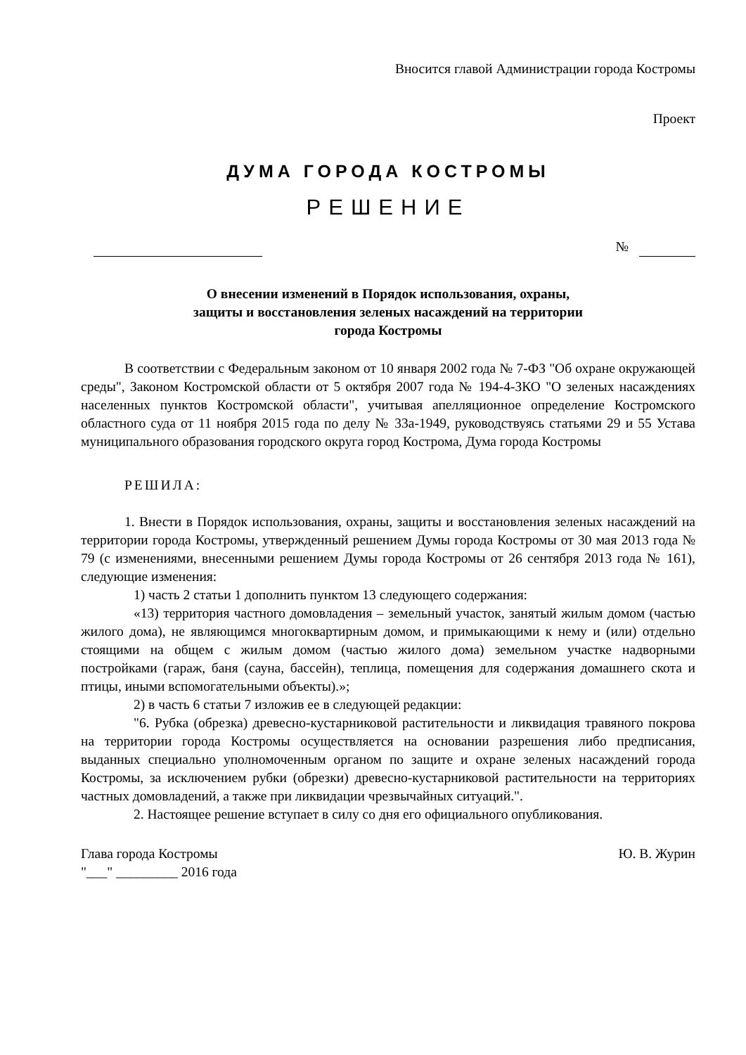Вносится главой Администрации города Костромы
Проект
ДУМА ГОРОДА КОСТРОМЫ
РЕШЕНИЕ
№
О внесении изменений в Порядок использования, охраны,
защиты и восстановления зеленых насаждений на территории
города Костромы
В соответствии с Федеральным законом от 10 января 2002 года № 7-ФЗ "Об охране окружающей среды", Законом Костромской области от 5 октября 2007 года № 194-4-ЗКО "О зеленых насаждениях населенных пунктов Костромской области", учитывая апелляционное определение Костромского областного суда от 11 ноября 2015 года по делу № 33а-1949, руководствуясь статьями 29 и 55 Устава муниципального образования городского округа город Кострома, Дума города Костромы
РЕШИЛА:
1. Внести в Порядок использования, охраны, защиты и восстановления зеленых насаждений на территории города Костромы, утвержденный решением Думы города Костромы от 30 мая 2013 года № 79 (с изменениями, внесенными решением Думы города Костромы от 26 сентября 2013 года № 161), следующие изменения:
1) часть 2 статьи 1 дополнить пунктом 13 следующего содержания:
«13) территория частного домовладения – земельный участок, занятый жилым домом (частью жилого дома), не являющимся многоквартирным домом, и примыкающими к нему и (или) отдельно стоящими на общем с жилым домом (частью жилого дома) земельном участке надворными постройками (гараж, баня (сауна, бассейн), теплица, помещения для содержания домашнего скота и птицы, иными вспомогательными объекты).»;
2) в часть 6 статьи 7 изложив ее в следующей редакции:
"6. Рубка (обрезка) древесно-кустарниковой растительности и ликвидация травяного покрова на территории города Костромы осуществляется на основании разрешения либо предписания, выданных специально уполномоченным органом по защите и охране зеленых насаждений города Костромы, за исключением рубки (обрезки) древесно-кустарниковой растительности на территориях частных домовладений, а также при ликвидации чрезвычайных ситуаций.".
2. Настоящее решение вступает в силу со дня его официального опубликования.
Глава города Костромы Ю. В. Журин
"___" _________ 2016 года